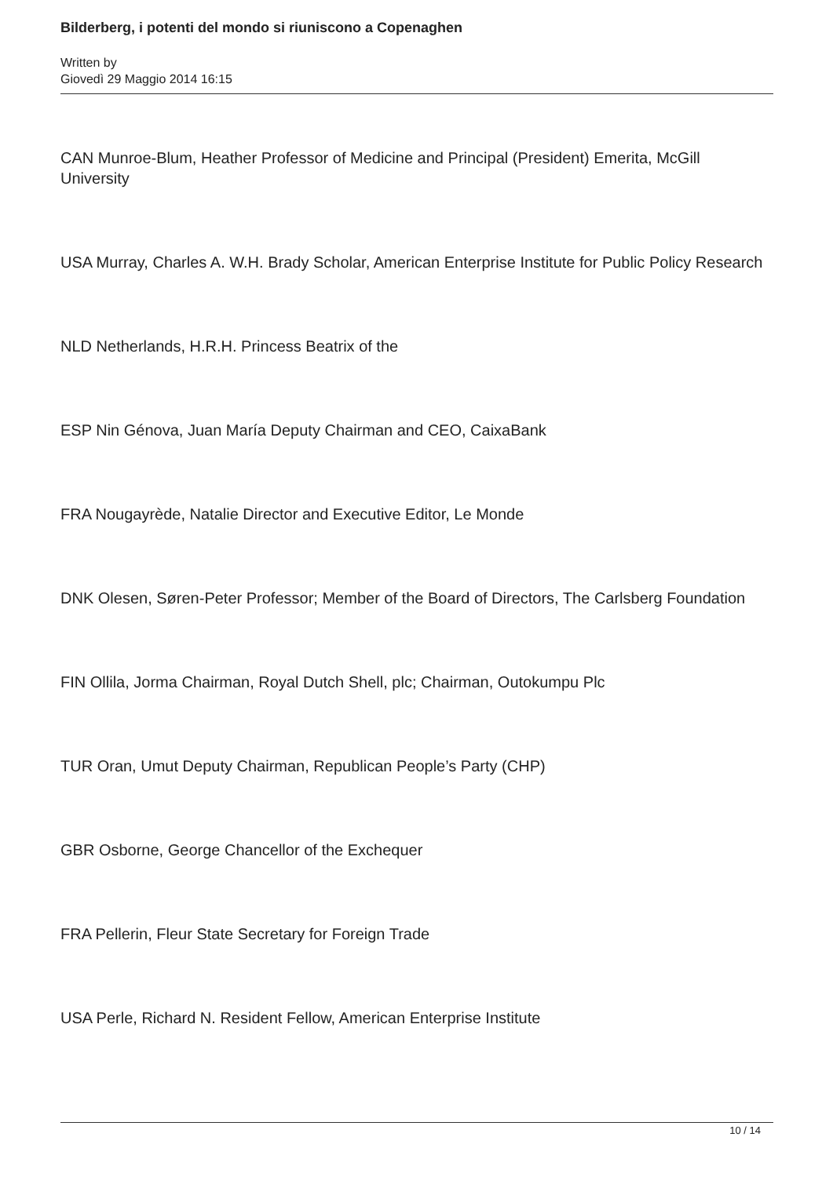Bilderberg, i potenti del mondo si riuniscono a Copenaghen
Written by
Giovedì 29 Maggio 2014 16:15
CAN Munroe-Blum, Heather Professor of Medicine and Principal (President) Emerita, McGill University
USA Murray, Charles A. W.H. Brady Scholar, American Enterprise Institute for Public Policy Research
NLD Netherlands, H.R.H. Princess Beatrix of the
ESP Nin Génova, Juan María Deputy Chairman and CEO, CaixaBank
FRA Nougayrède, Natalie Director and Executive Editor, Le Monde
DNK Olesen, Søren-Peter Professor; Member of the Board of Directors, The Carlsberg Foundation
FIN Ollila, Jorma Chairman, Royal Dutch Shell, plc; Chairman, Outokumpu Plc
TUR Oran, Umut Deputy Chairman, Republican People’s Party (CHP)
GBR Osborne, George Chancellor of the Exchequer
FRA Pellerin, Fleur State Secretary for Foreign Trade
USA Perle, Richard N. Resident Fellow, American Enterprise Institute
10 / 14